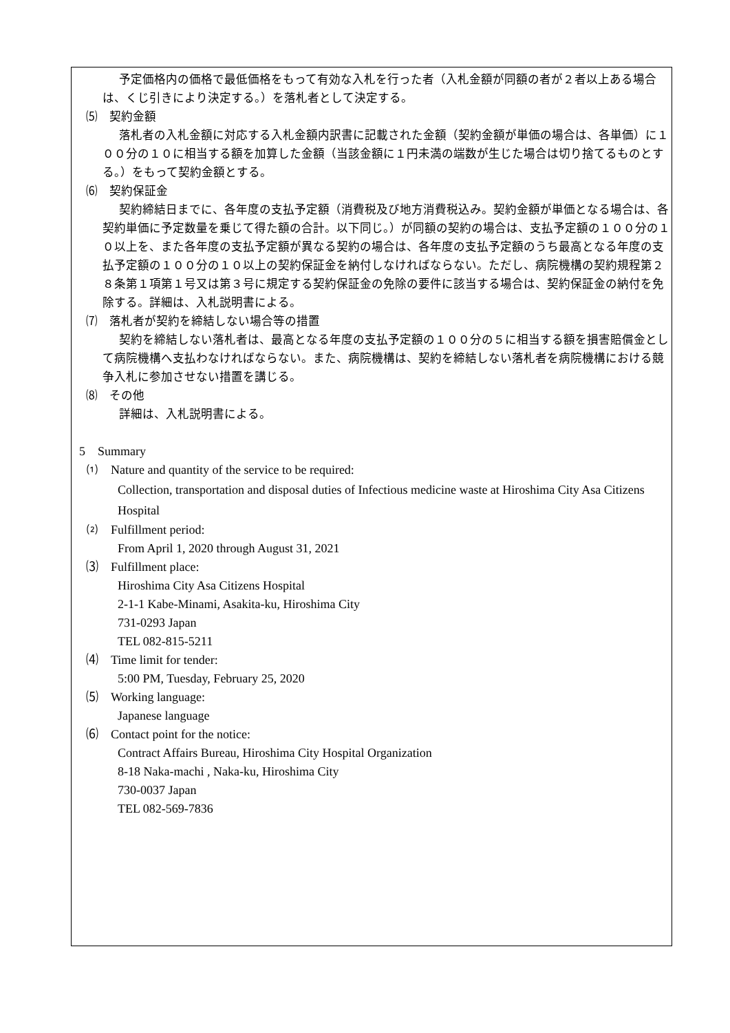予定価格内の価格で最低価格をもって有効な入札を行った者（入札金額が同額の者が２者以上ある場合は、くじ引きにより決定する。）を落札者として決定する。
⑸　契約金額
落札者の入札金額に対応する入札金額内訳書に記載された金額（契約金額が単価の場合は、各単価）に１００分の１０に相当する額を加算した金額（当該金額に１円未満の端数が生じた場合は切り捨てるものとする。）をもって契約金額とする。
⑹　契約保証金
契約締結日までに、各年度の支払予定額（消費税及び地方消費税込み。契約金額が単価となる場合は、各契約単価に予定数量を乗じて得た額の合計。以下同じ。）が同額の契約の場合は、支払予定額の１００分の１０以上を、また各年度の支払予定額が異なる契約の場合は、各年度の支払予定額のうち最高となる年度の支払予定額の１００分の１０以上の契約保証金を納付しなければならない。ただし、病院機構の契約規程第２８条第１項第１号又は第３号に規定する契約保証金の免除の要件に該当する場合は、契約保証金の納付を免除する。詳細は、入札説明書による。
⑺　落札者が契約を締結しない場合等の措置
契約を締結しない落札者は、最高となる年度の支払予定額の１００分の５に相当する額を損害賠償金として病院機構へ支払わなければならない。また、病院機構は、契約を締結しない落札者を病院機構における競争入札に参加させない措置を講じる。
⑻　その他
詳細は、入札説明書による。
5　Summary
⑴　Nature and quantity of the service to be required:
Collection, transportation and disposal duties of Infectious medicine waste at Hiroshima City Asa Citizens Hospital
⑵　Fulfillment period:
From April 1, 2020 through August 31, 2021
⑶　Fulfillment place:
Hiroshima City Asa Citizens Hospital
2-1-1 Kabe-Minami, Asakita-ku, Hiroshima City
731-0293 Japan
TEL 082-815-5211
⑷　Time limit for tender:
5:00 PM, Tuesday, February 25, 2020
⑸　Working language:
Japanese language
⑹　Contact point for the notice:
Contract Affairs Bureau, Hiroshima City Hospital Organization
8-18 Naka-machi , Naka-ku, Hiroshima City
730-0037 Japan
TEL 082-569-7836